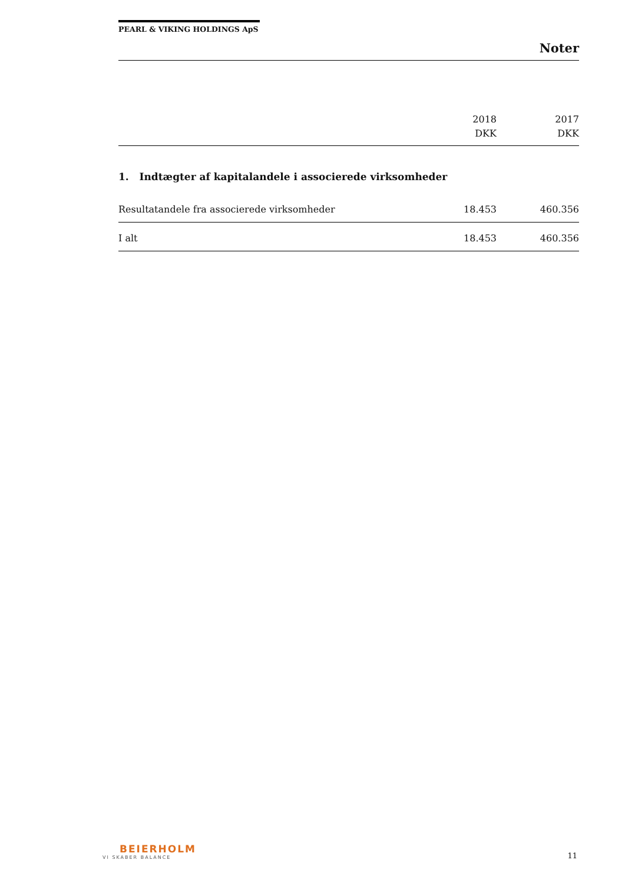PEARL & VIKING HOLDINGS ApS
Noter
| | 2018 DKK | 2017 DKK |
| --- | --- | --- |
1. Indtægter af kapitalandele i associerede virksomheder
| Resultatandele fra associerede virksomheder | 18.453 | 460.356 |
| I alt | 18.453 | 460.356 |
BEIERHOLM
VI SKABER BALANCE
11